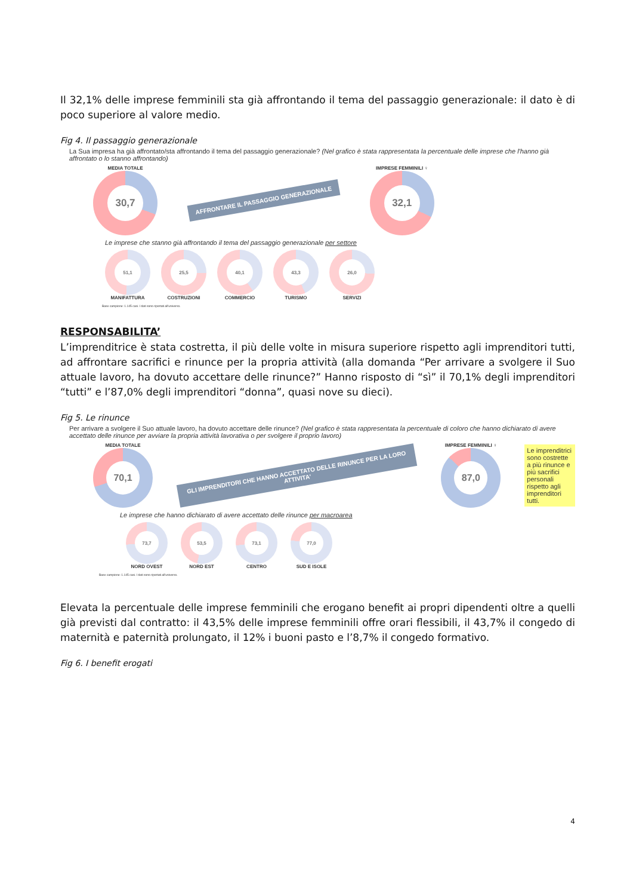Il 32,1% delle imprese femminili sta già affrontando il tema del passaggio generazionale: il dato è di poco superiore al valore medio.
Fig 4. Il passaggio generazionale
La Sua impresa ha già affrontato/sta affrontando il tema del passaggio generazionale? (Nel grafico è stata rappresentata la percentuale delle imprese che l'hanno già affrontato o lo stanno affrontando)
MEDIA TOTALE
30,7
AFFRONTARE IL PASSAGGIO GENERAZIONALE
IMPRESE FEMMINILI ♀
32,1
Le imprese che stanno già affrontando il tema del passaggio generazionale per settore
51,1
MANIFATTURA
25,5
COSTRUZIONI
40,1
COMMERCIO
43,3
TURISMO
26,0
SERVIZI
Base campione: 1.145 casi. I dati sono riportati all'universo.
RESPONSABILITA’
L’imprenditrice è stata costretta, il più delle volte in misura superiore rispetto agli imprenditori tutti, ad affrontare sacrifici e rinunce per la propria attività (alla domanda “Per arrivare a svolgere il Suo attuale lavoro, ha dovuto accettare delle rinunce?” Hanno risposto di “sì” il 70,1% degli imprenditori “tutti” e l’87,0% degli imprenditori “donna”, quasi nove su dieci).
Fig 5. Le rinunce
Per arrivare a svolgere il Suo attuale lavoro, ha dovuto accettare delle rinunce? (Nel grafico è stata rappresentata la percentuale di coloro che hanno dichiarato di avere accettato delle rinunce per avviare la propria attività lavorativa o per svolgere il proprio lavoro)
MEDIA TOTALE
70,1
GLI IMPRENDITORI CHE HANNO ACCETTATO DELLE RINUNCE PER LA LORO ATTIVITA'
IMPRESE FEMMINILI ♀
87,0
Le imprenditrici sono costrette a più rinunce e più sacrifici personali rispetto agli imprenditori tutti.
Le imprese che hanno dichiarato di avere accettato delle rinunce per macroarea
73,7
NORD OVEST
53,5
NORD EST
73,1
CENTRO
77,0
SUD E ISOLE
Base campione: 1.145 casi. I dati sono riportati all'universo.
Elevata la percentuale delle imprese femminili che erogano benefit ai propri dipendenti oltre a quelli già previsti dal contratto: il 43,5% delle imprese femminili offre orari flessibili, il 43,7% il congedo di maternità e paternità prolungato, il 12% i buoni pasto e l’8,7% il congedo formativo.
Fig 6. I benefit erogati
4